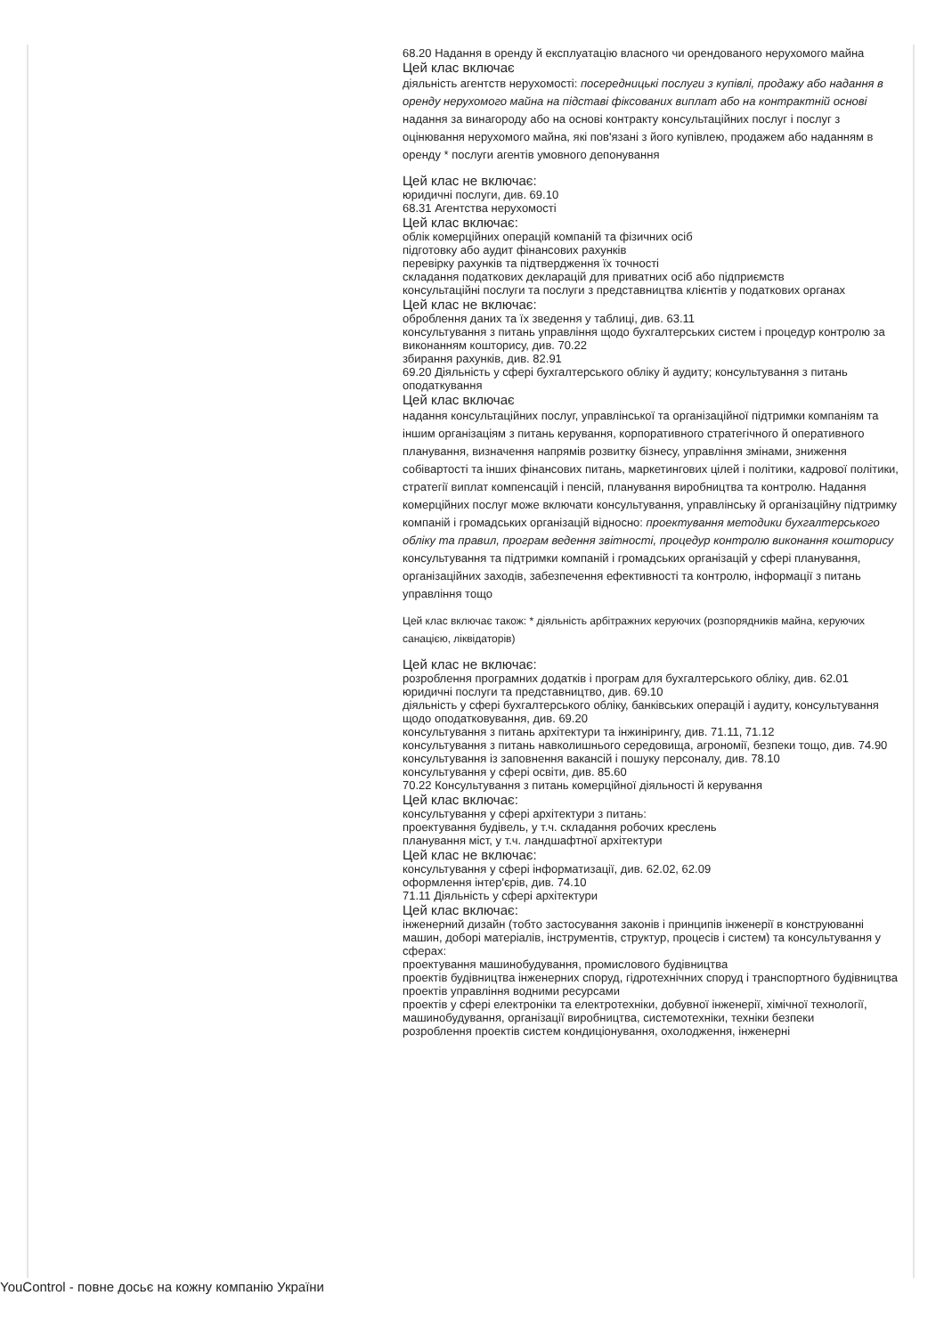68.20 Надання в оренду й експлуатацію власного чи орендованого нерухомого майна
Цей клас включає
діяльність агентств нерухомості: посередницькі послуги з купівлі, продажу або надання в оренду нерухомого майна на підставі фіксованих виплат або на контрактній основі надання за винагороду або на основі контракту консультаційних послуг і послуг з оцінювання нерухомого майна, які пов'язані з його купівлею, продажем або наданням в оренду * послуги агентів умовного депонування
Цей клас не включає:
юридичні послуги, див. 69.10
68.31 Агентства нерухомості
Цей клас включає:
облік комерційних операцій компаній та фізичних осіб
підготовку або аудит фінансових рахунків
перевірку рахунків та підтвердження їх точності
складання податкових декларацій для приватних осіб або підприємств
консультаційні послуги та послуги з представництва клієнтів у податкових органах
Цей клас не включає:
оброблення даних та їх зведення у таблиці, див. 63.11
консультування з питань управління щодо бухгалтерських систем і процедур контролю за виконанням кошторису, див. 70.22
збирання рахунків, див. 82.91
69.20 Діяльність у сфері бухгалтерського обліку й аудиту; консультування з питань оподаткування
Цей клас включає
надання консультаційних послуг, управлінської та організаційної підтримки компаніям та іншим організаціям з питань керування, корпоративного стратегічного й оперативного планування, визначення напрямів розвитку бізнесу, управління змінами, зниження собівартості та інших фінансових питань, маркетингових цілей і політики, кадрової політики, стратегії виплат компенсацій і пенсій, планування виробництва та контролю. Надання комерційних послуг може включати консультування, управлінську й організаційну підтримку компаній і громадських організацій відносно: проектування методики бухгалтерського обліку та правил, програм ведення звітності, процедур контролю виконання кошторису консультування та підтримки компаній і громадських організацій у сфері планування, організаційних заходів, забезпечення ефективності та контролю, інформації з питань управління тощо
Цей клас включає також: * діяльність арбітражних керуючих (розпорядників майна, керуючих санацією, ліквідаторів)
Цей клас не включає:
розроблення програмних додатків і програм для бухгалтерського обліку, див. 62.01
юридичні послуги та представництво, див. 69.10
діяльність у сфері бухгалтерського обліку, банківських операцій і аудиту, консультування щодо оподатковування, див. 69.20
консультування з питань архітектури та інжинірингу, див. 71.11, 71.12
консультування з питань навколишнього середовища, агрономії, безпеки тощо, див. 74.90
консультування із заповнення вакансій і пошуку персоналу, див. 78.10
консультування у сфері освіти, див. 85.60
70.22 Консультування з питань комерційної діяльності й керування
Цей клас включає:
консультування у сфері архітектури з питань:
проектування будівель, у т.ч. складання робочих креслень
планування міст, у т.ч. ландшафтної архітектури
Цей клас не включає:
консультування у сфері інформатизації, див. 62.02, 62.09
оформлення інтер'єрів, див. 74.10
71.11 Діяльність у сфері архітектури
Цей клас включає:
інженерний дизайн (тобто застосування законів і принципів інженерії в конструюванні машин, доборі матеріалів, інструментів, структур, процесів і систем) та консультування у сферах:
проектування машинобудування, промислового будівництва
проектів будівництва інженерних споруд, гідротехнічних споруд і транспортного будівництва
проектів управління водними ресурсами
проектів у сфері електроніки та електротехніки, добувної інженерії, хімічної технології, машинобудування, організації виробництва, системотехніки, техніки безпеки
розроблення проектів систем кондиціонування, охолодження, інженерні
YouControl - повне досьє на кожну компанію України